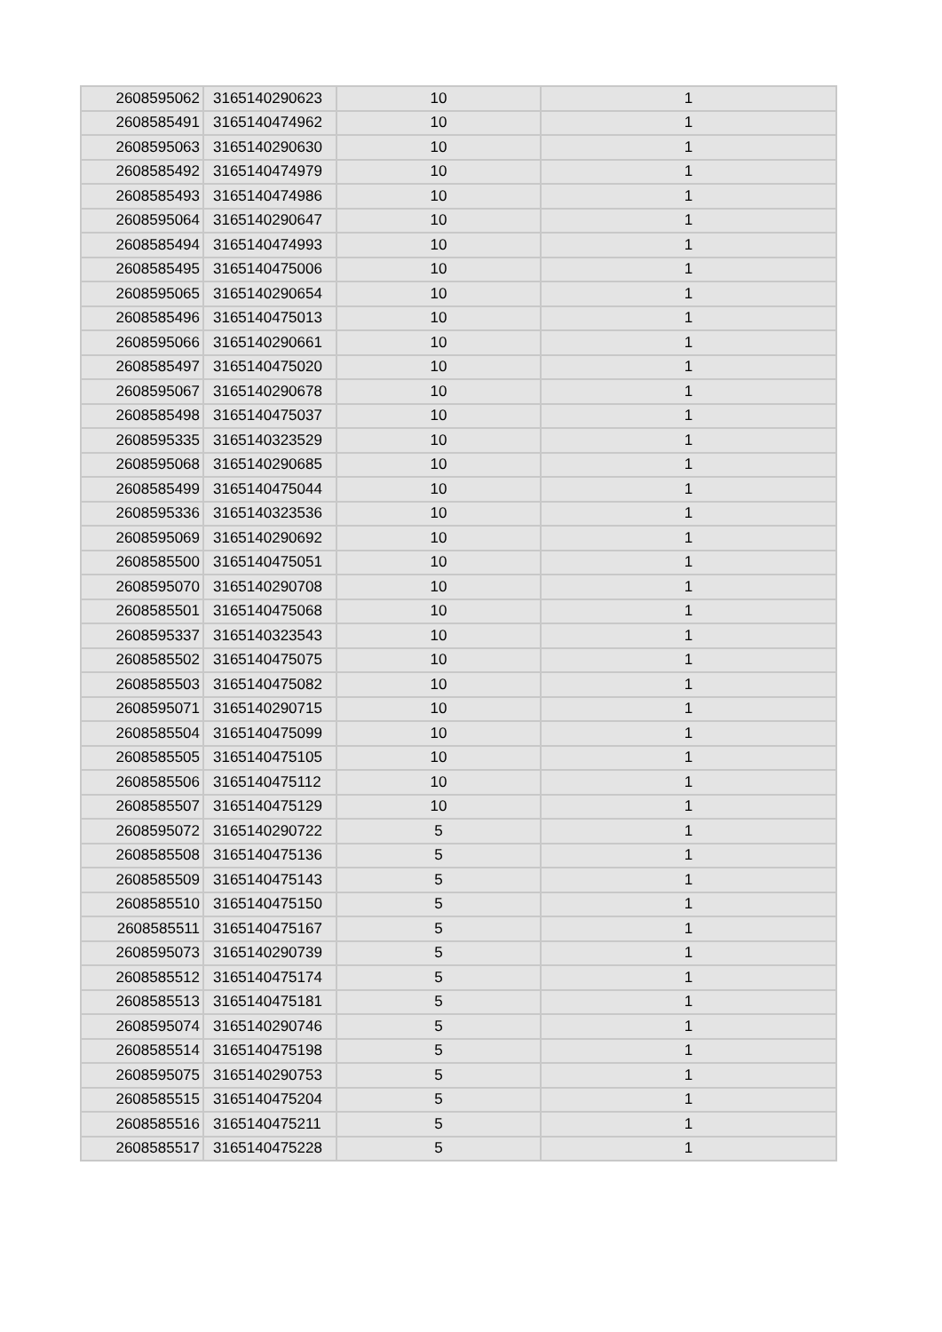| 2608595062 | 3165140290623 | 10 | 1 |
| 2608585491 | 3165140474962 | 10 | 1 |
| 2608595063 | 3165140290630 | 10 | 1 |
| 2608585492 | 3165140474979 | 10 | 1 |
| 2608585493 | 3165140474986 | 10 | 1 |
| 2608595064 | 3165140290647 | 10 | 1 |
| 2608585494 | 3165140474993 | 10 | 1 |
| 2608585495 | 3165140475006 | 10 | 1 |
| 2608595065 | 3165140290654 | 10 | 1 |
| 2608585496 | 3165140475013 | 10 | 1 |
| 2608595066 | 3165140290661 | 10 | 1 |
| 2608585497 | 3165140475020 | 10 | 1 |
| 2608595067 | 3165140290678 | 10 | 1 |
| 2608585498 | 3165140475037 | 10 | 1 |
| 2608595335 | 3165140323529 | 10 | 1 |
| 2608595068 | 3165140290685 | 10 | 1 |
| 2608585499 | 3165140475044 | 10 | 1 |
| 2608595336 | 3165140323536 | 10 | 1 |
| 2608595069 | 3165140290692 | 10 | 1 |
| 2608585500 | 3165140475051 | 10 | 1 |
| 2608595070 | 3165140290708 | 10 | 1 |
| 2608585501 | 3165140475068 | 10 | 1 |
| 2608595337 | 3165140323543 | 10 | 1 |
| 2608585502 | 3165140475075 | 10 | 1 |
| 2608585503 | 3165140475082 | 10 | 1 |
| 2608595071 | 3165140290715 | 10 | 1 |
| 2608585504 | 3165140475099 | 10 | 1 |
| 2608585505 | 3165140475105 | 10 | 1 |
| 2608585506 | 3165140475112 | 10 | 1 |
| 2608585507 | 3165140475129 | 10 | 1 |
| 2608595072 | 3165140290722 | 5 | 1 |
| 2608585508 | 3165140475136 | 5 | 1 |
| 2608585509 | 3165140475143 | 5 | 1 |
| 2608585510 | 3165140475150 | 5 | 1 |
| 2608585511 | 3165140475167 | 5 | 1 |
| 2608595073 | 3165140290739 | 5 | 1 |
| 2608585512 | 3165140475174 | 5 | 1 |
| 2608585513 | 3165140475181 | 5 | 1 |
| 2608595074 | 3165140290746 | 5 | 1 |
| 2608585514 | 3165140475198 | 5 | 1 |
| 2608595075 | 3165140290753 | 5 | 1 |
| 2608585515 | 3165140475204 | 5 | 1 |
| 2608585516 | 3165140475211 | 5 | 1 |
| 2608585517 | 3165140475228 | 5 | 1 |